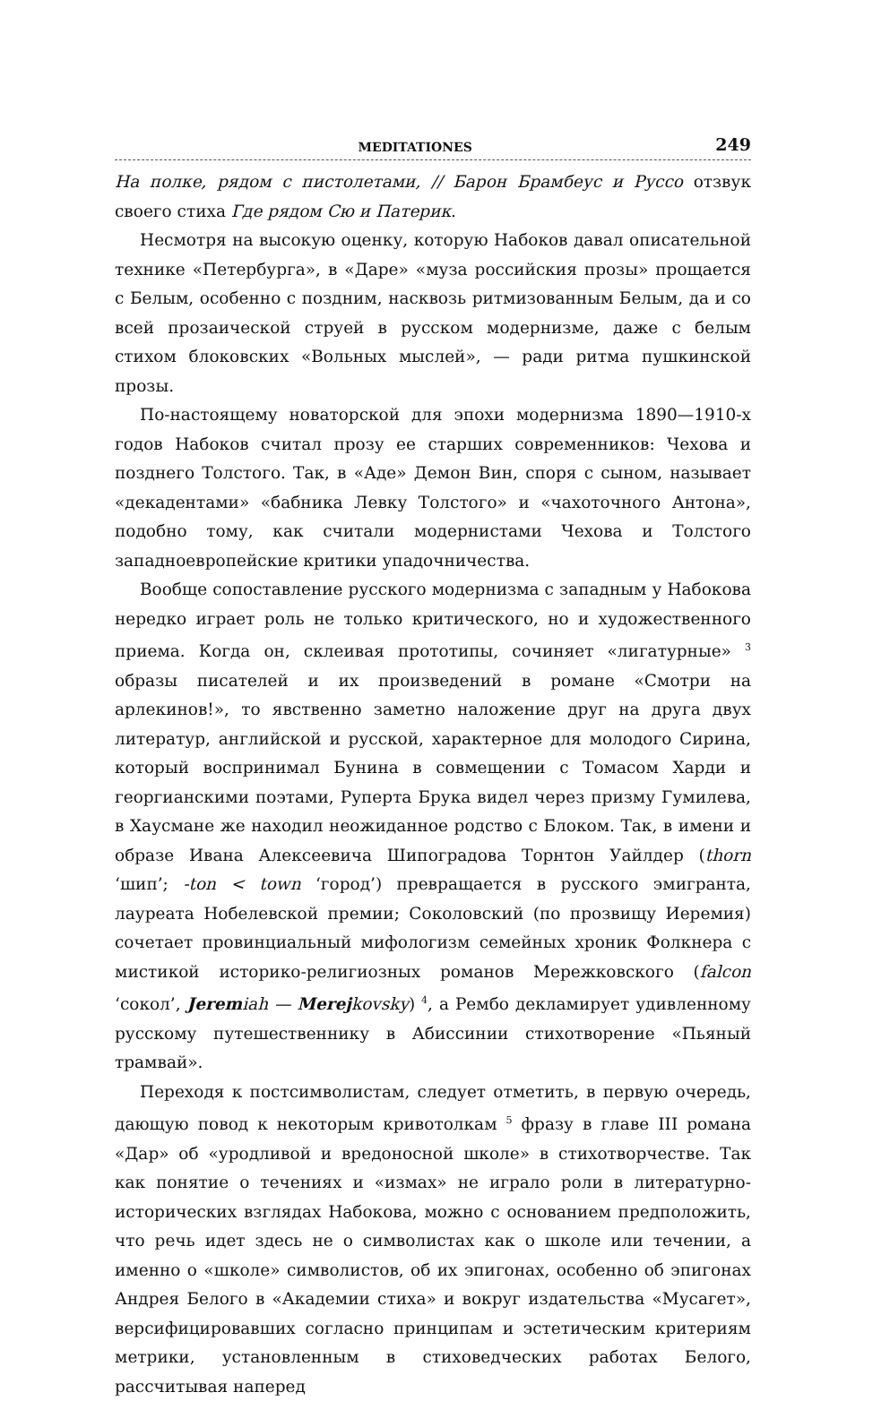MEDITATIONES 249
На полке, рядом с пистолетами, // Барон Брамбеус и Руссо отзвук своего стиха Где рядом Сю и Патерик.
Несмотря на высокую оценку, которую Набоков давал описательной технике «Петербурга», в «Даре» «муза российския прозы» прощается с Белым, особенно с поздним, насквозь ритмизованным Белым, да и со всей прозаической струей в русском модернизме, даже с белым стихом блоковских «Вольных мыслей», — ради ритма пушкинской прозы.
По-настоящему новаторской для эпохи модернизма 1890—1910-х годов Набоков считал прозу ее старших современников: Чехова и позднего Толстого. Так, в «Аде» Демон Вин, споря с сыном, называет «декадентами» «бабника Левку Толстого» и «чахоточного Антона», подобно тому, как считали модернистами Чехова и Толстого западноевропейские критики упадочничества.
Вообще сопоставление русского модернизма с западным у Набокова нередко играет роль не только критического, но и художественного приема. Когда он, склеивая прототипы, сочиняет «лигатурные» <sup>3</sup> образы писателей и их произведений в романе «Смотри на арлекинов!», то явственно заметно наложение друг на друга двух литератур, английской и русской, характерное для молодого Сирина, который воспринимал Бунина в совмещении с Томасом Харди и георгианскими поэтами, Руперта Брука видел через призму Гумилева, в Хаусмане же находил неожиданное родство с Блоком. Так, в имени и образе Ивана Алексеевича Шипоградова Торнтон Уайлдер (thorn ‘шип’; -ton < town ‘город’) превращается в русского эмигранта, лауреата Нобелевской премии; Соколовский (по прозвищу Иеремия) сочетает провинциальный мифологизм семейных хроник Фолкнера с мистикой историко-религиозных романов Мережковского (falcon ‘сокол’, Jeremiah — Merejkovsky) <sup>4</sup>, а Рембо декламирует удивленному русскому путешественнику в Абиссинии стихотворение «Пьяный трамвай».
Переходя к постсимволистам, следует отметить, в первую очередь, дающую повод к некоторым кривотолкам <sup>5</sup> фразу в главе III романа «Дар» об «уродливой и вредоносной школе» в стихотворчестве. Так как понятие о течениях и «измах» не играло роли в литературно-исторических взглядах Набокова, можно с основанием предположить, что речь идет здесь не о символистах как о школе или течении, а именно о «школе» символистов, об их эпигонах, особенно об эпигонах Андрея Белого в «Академии стиха» и вокруг издательства «Мусагет», версифицировавших согласно принципам и эстетическим критериям метрики, установленным в стиховедческих работах Белого, рассчитывая наперед